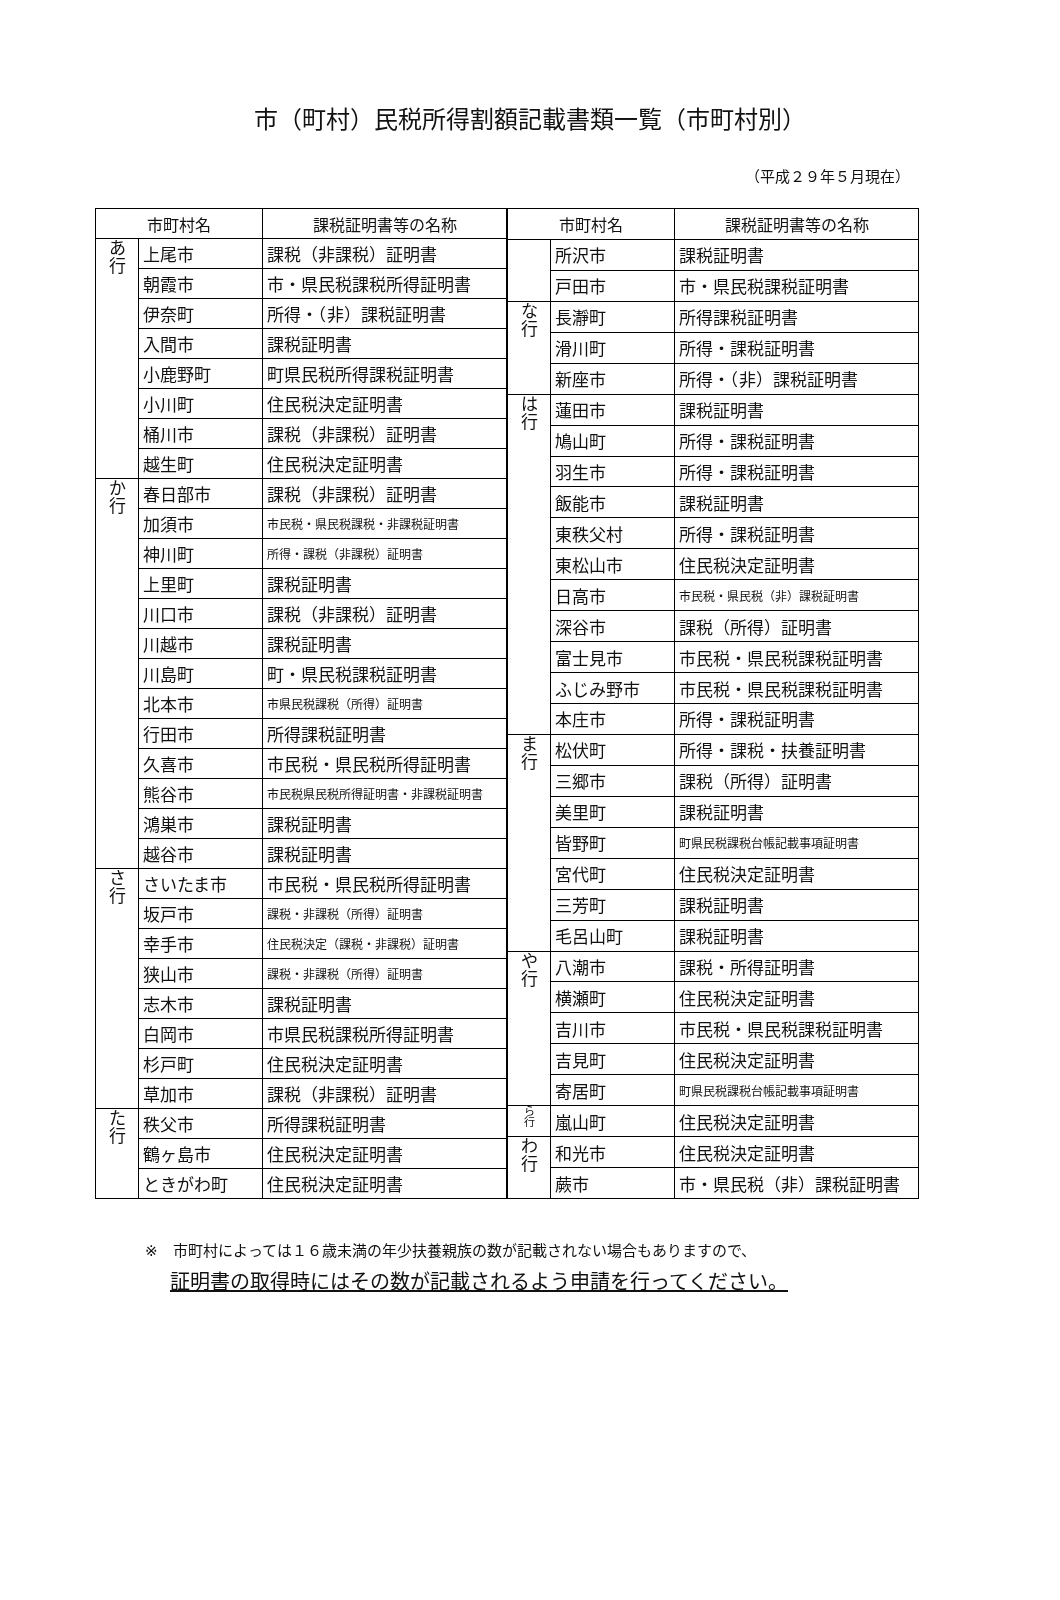市（町村）民税所得割額記載書類一覧（市町村別）
（平成２９年５月現在）
| 市町村名 | | 課税証明書等の名称 |
| --- | --- | --- |
| あ 行 | 上尾市 | 課税（非課税）証明書 |
| | 朝霞市 | 市・県民税課税所得証明書 |
| | 伊奈町 | 所得・（非）課税証明書 |
| | 入間市 | 課税証明書 |
| | 小鹿野町 | 町県民税所得課税証明書 |
| | 小川町 | 住民税決定証明書 |
| | 桶川市 | 課税（非課税）証明書 |
| | 越生町 | 住民税決定証明書 |
| か 行 | 春日部市 | 課税（非課税）証明書 |
| | 加須市 | 市民税・県民税課税・非課税証明書 |
| | 神川町 | 所得・課税（非課税）証明書 |
| | 上里町 | 課税証明書 |
| | 川口市 | 課税（非課税）証明書 |
| | 川越市 | 課税証明書 |
| | 川島町 | 町・県民税課税証明書 |
| | 北本市 | 市県民税課税（所得）証明書 |
| | 行田市 | 所得課税証明書 |
| | 久喜市 | 市民税・県民税所得証明書 |
| | 熊谷市 | 市民税県民税所得証明書・非課税証明書 |
| | 鴻巣市 | 課税証明書 |
| | 越谷市 | 課税証明書 |
| さ 行 | さいたま市 | 市民税・県民税所得証明書 |
| | 坂戸市 | 課税・非課税（所得）証明書 |
| | 幸手市 | 住民税決定（課税・非課税）証明書 |
| | 狭山市 | 課税・非課税（所得）証明書 |
| | 志木市 | 課税証明書 |
| | 白岡市 | 市県民税課税所得証明書 |
| | 杉戸町 | 住民税決定証明書 |
| | 草加市 | 課税（非課税）証明書 |
| た 行 | 秩父市 | 所得課税証明書 |
| | 鶴ヶ島市 | 住民税決定証明書 |
| | ときがわ町 | 住民税決定証明書 |
| 市町村名 | | 課税証明書等の名称 |
| --- | --- | --- |
| | 所沢市 | 課税証明書 |
| | 戸田市 | 市・県民税課税証明書 |
| な 行 | 長瀞町 | 所得課税証明書 |
| | 滑川町 | 所得・課税証明書 |
| | 新座市 | 所得・（非）課税証明書 |
| は 行 | 蓮田市 | 課税証明書 |
| | 鳩山町 | 所得・課税証明書 |
| | 羽生市 | 所得・課税証明書 |
| | 飯能市 | 課税証明書 |
| | 東秩父村 | 所得・課税証明書 |
| | 東松山市 | 住民税決定証明書 |
| | 日高市 | 市民税・県民税（非）課税証明書 |
| | 深谷市 | 課税（所得）証明書 |
| | 富士見市 | 市民税・県民税課税証明書 |
| | ふじみ野市 | 市民税・県民税課税証明書 |
| | 本庄市 | 所得・課税証明書 |
| ま 行 | 松伏町 | 所得・課税・扶養証明書 |
| | 三郷市 | 課税（所得）証明書 |
| | 美里町 | 課税証明書 |
| | 皆野町 | 町県民税課税台帳記載事項証明書 |
| | 宮代町 | 住民税決定証明書 |
| | 三芳町 | 課税証明書 |
| | 毛呂山町 | 課税証明書 |
| や 行 | 八潮市 | 課税・所得証明書 |
| | 横瀬町 | 住民税決定証明書 |
| | 吉川市 | 市民税・県民税課税証明書 |
| | 吉見町 | 住民税決定証明書 |
| | 寄居町 | 町県民税課税台帳記載事項証明書 |
| ら 行 | 嵐山町 | 住民税決定証明書 |
| わ 行 | 和光市 | 住民税決定証明書 |
| | 蕨市 | 市・県民税（非）課税証明書 |
※　市町村によっては１６歳未満の年少扶養親族の数が記載されない場合もありますので、
証明書の取得時にはその数が記載されるよう申請を行ってください。